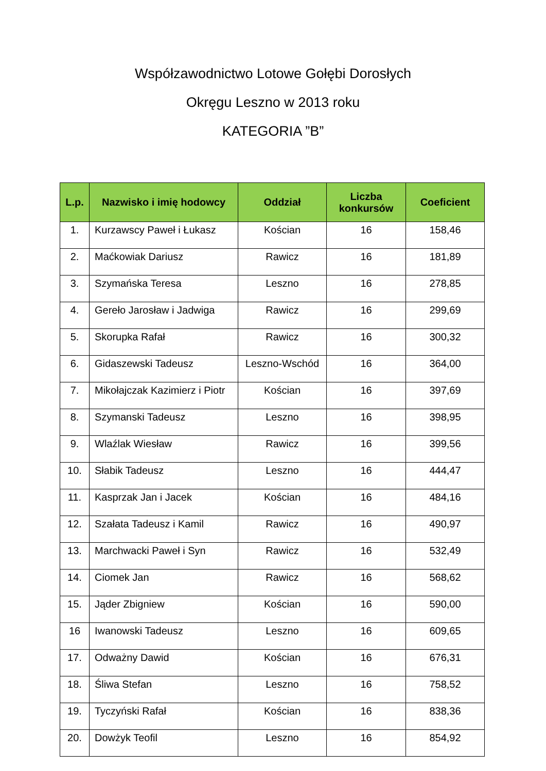Współzawodnictwo Lotowe Gołębi Dorosłych
Okręgu Leszno w 2013 roku
KATEGORIA ”B”
| L.p. | Nazwisko i imię hodowcy | Oddział | Liczba konkursów | Coeficient |
| --- | --- | --- | --- | --- |
| 1. | Kurzawscy Paweł i Łukasz | Kościan | 16 | 158,46 |
| 2. | Maćkowiak Dariusz | Rawicz | 16 | 181,89 |
| 3. | Szymańska Teresa | Leszno | 16 | 278,85 |
| 4. | Gereło Jarosław i Jadwiga | Rawicz | 16 | 299,69 |
| 5. | Skorupka Rafał | Rawicz | 16 | 300,32 |
| 6. | Gidaszewski Tadeusz | Leszno-Wschód | 16 | 364,00 |
| 7. | Mikołajczak Kazimierz i Piotr | Kościan | 16 | 397,69 |
| 8. | Szymanski Tadeusz | Leszno | 16 | 398,95 |
| 9. | Wlaźlak Wiesław | Rawicz | 16 | 399,56 |
| 10. | Słabik Tadeusz | Leszno | 16 | 444,47 |
| 11. | Kasprzak Jan i Jacek | Kościan | 16 | 484,16 |
| 12. | Szałata Tadeusz i Kamil | Rawicz | 16 | 490,97 |
| 13. | Marchwacki Paweł i Syn | Rawicz | 16 | 532,49 |
| 14. | Ciomek Jan | Rawicz | 16 | 568,62 |
| 15. | Jąder Zbigniew | Kościan | 16 | 590,00 |
| 16 | Iwanowski Tadeusz | Leszno | 16 | 609,65 |
| 17. | Odważny Dawid | Kościan | 16 | 676,31 |
| 18. | Śliwa Stefan | Leszno | 16 | 758,52 |
| 19. | Tyczyński Rafał | Kościan | 16 | 838,36 |
| 20. | Dowżyk Teofil | Leszno | 16 | 854,92 |